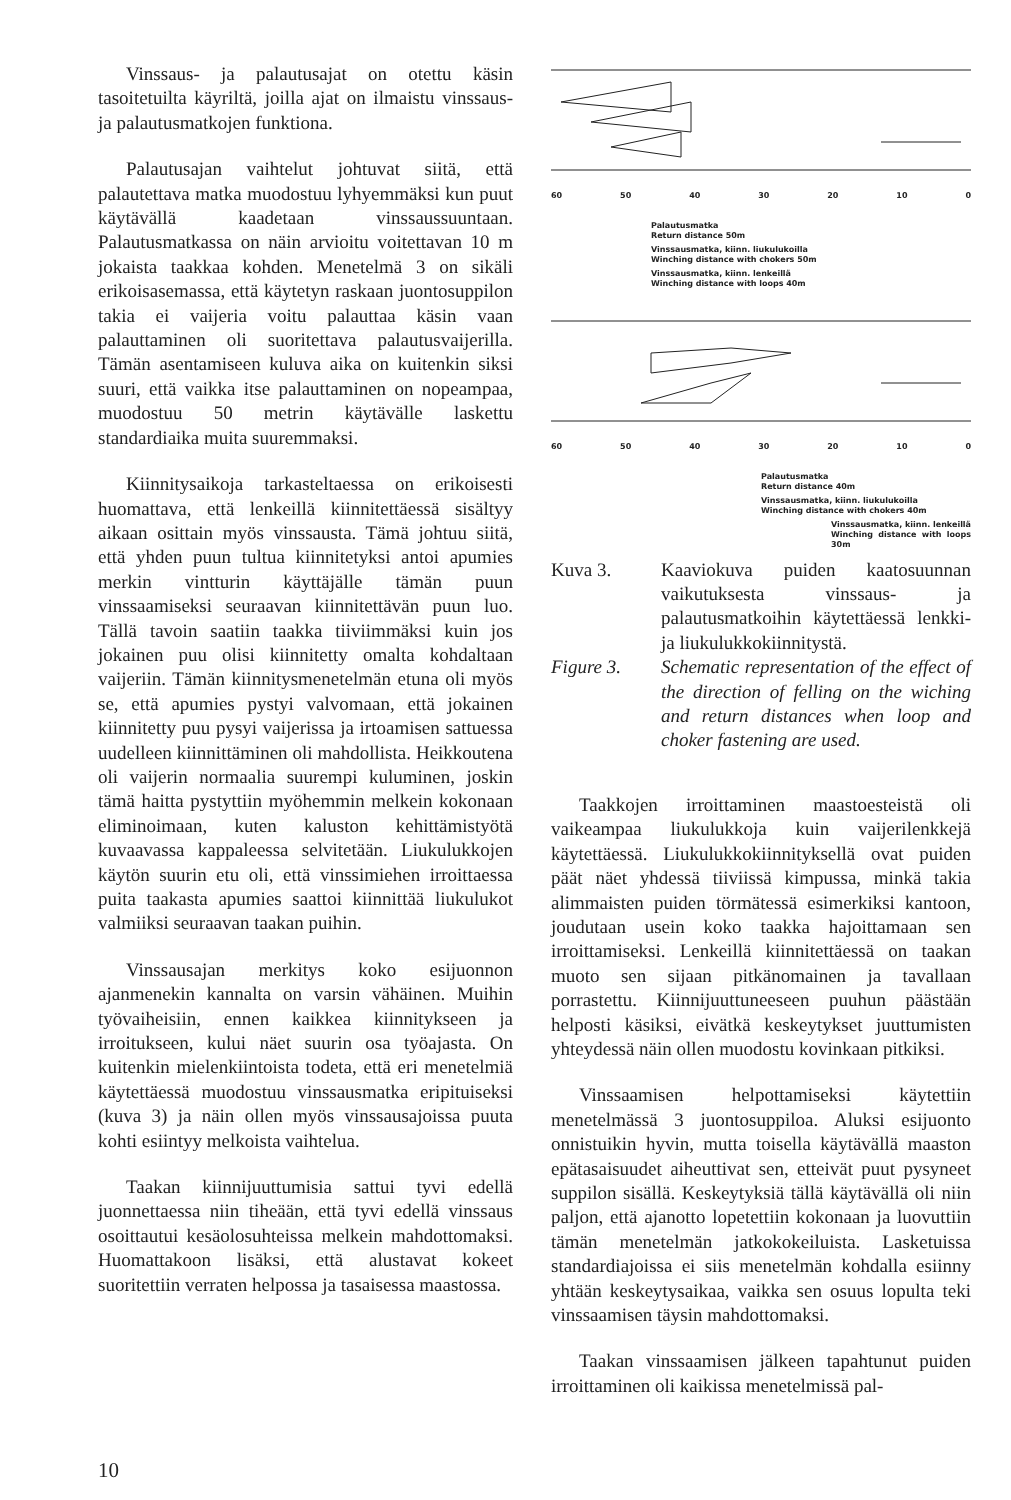Vinssaus- ja palautusajat on otettu käsin tasoitetuilta käyriltä, joilla ajat on ilmaistu vinssaus- ja palautusmatkojen funktiona.
Palautusajan vaihtelut johtuvat siitä, että palautettava matka muodostuu lyhyemmäksi kun puut käytävällä kaadetaan vinssaussuuntaan. Palautusmatkassa on näin arvioitu voitettavan 10 m jokaista taakkaa kohden. Menetelmä 3 on sikäli erikoisasemassa, että käytetyn raskaan juontosuppilon takia ei vaijeria voitu palauttaa käsin vaan palauttaminen oli suoritettava palautusvaijerilla. Tämän asentamiseen kuluva aika on kuitenkin siksi suuri, että vaikka itse palauttaminen on nopeampaa, muodostuu 50 metrin käytävälle laskettu standardiaika muita suuremmaksi.
Kiinnitysaikoja tarkasteltaessa on erikoisesti huomattava, että lenkeillä kiinnitettäessä sisältyy aikaan osittain myös vinssausta. Tämä johtuu siitä, että yhden puun tultua kiinnitetyksi antoi apumies merkin vintturin käyttäjälle tämän puun vinssaamiseksi seuraavan kiinnitettävän puun luo. Tällä tavoin saatiin taakka tiiviimmäksi kuin jos jokainen puu olisi kiinnitetty omalta kohdaltaan vaijeriin. Tämän kiinnitysmenetelmän etuna oli myös se, että apumies pystyi valvomaan, että jokainen kiinnitetty puu pysyi vaijerissa ja irtoamisen sattuessa uudelleen kiinnittäminen oli mahdollista. Heikkoutena oli vaijerin normaalia suurempi kuluminen, joskin tämä haitta pystyttiin myöhemmin melkein kokonaan eliminoimaan, kuten kaluston kehittämistyötä kuvaavassa kappaleessa selvitetään. Liukulukkojen käytön suurin etu oli, että vinssimiehen irroittaessa puita taakasta apumies saattoi kiinnittää liukulukot valmiiksi seuraavan taakan puihin.
Vinssausajan merkitys koko esijuonnon ajanmenekin kannalta on varsin vähäinen. Muihin työvaiheisiin, ennen kaikkea kiinnitykseen ja irroitukseen, kului näet suurin osa työajasta. On kuitenkin mielenkiintoista todeta, että eri menetelmiä käytettäessä muodostuu vinssausmatka eripituiseksi (kuva 3) ja näin ollen myös vinssausajoissa puuta kohti esiintyy melkoista vaihtelua.
Taakan kiinnijuuttumisia sattui tyvi edellä juonnettaessa niin tiheään, että tyvi edellä vinssaus osoittautui kesäolosuhteissa melkein mahdottomaksi. Huomattakoon lisäksi, että alustavat kokeet suoritettiin verraten helpossa ja tasaisessa maastossa.
60 50 40 30 20 10 0
Palautusmatka
Return distance 50m
Vinssausmatka, kiinn. liukulukoilla
Winching distance with chokers 50m
Vinssausmatka, kiinn. lenkeillä
Winching distance with loops 40m
60 50 40 30 20 10 0
Palautusmatka
Return distance 40m
Vinssausmatka, kiinn. liukulukoilla
Winching distance with chokers 40m
Vinssausmatka, kiinn. lenkeillä
Winching distance with loops 30m
Kuva 3. Kaaviokuva puiden kaatosuunnan vaikutuksesta vinssaus- ja palautusmatkoihin käytettäessä lenkki- ja liukulukkokiinnitystä.
Figure 3. Schematic representation of the effect of the direction of felling on the wiching and return distances when loop and choker fastening are used.
Taakkojen irroittaminen maastoesteistä oli vaikeampaa liukulukkoja kuin vaijerilenkkejä käytettäessä. Liukulukkokiinnityksellä ovat puiden päät näet yhdessä tiiviissä kimpussa, minkä takia alimmaisten puiden törmätessä esimerkiksi kantoon, joudutaan usein koko taakka hajoittamaan sen irroittamiseksi. Lenkeillä kiinnitettäessä on taakan muoto sen sijaan pitkänomainen ja tavallaan porrastettu. Kiinnijuuttuneeseen puuhun päästään helposti käsiksi, eivätkä keskeytykset juuttumisten yhteydessä näin ollen muodostu kovinkaan pitkiksi.
Vinssaamisen helpottamiseksi käytettiin menetelmässä 3 juontosuppiloa. Aluksi esijuonto onnistuikin hyvin, mutta toisella käytävällä maaston epätasaisuudet aiheuttivat sen, etteivät puut pysyneet suppilon sisällä. Keskeytyksiä tällä käytävällä oli niin paljon, että ajanotto lopetettiin kokonaan ja luovuttiin tämän menetelmän jatkokokeiluista. Lasketuissa standardiajoissa ei siis menetelmän kohdalla esiinny yhtään keskeytysaikaa, vaikka sen osuus lopulta teki vinssaamisen täysin mahdottomaksi.
Taakan vinssaamisen jälkeen tapahtunut puiden irroittaminen oli kaikissa menetelmissä pal-
10